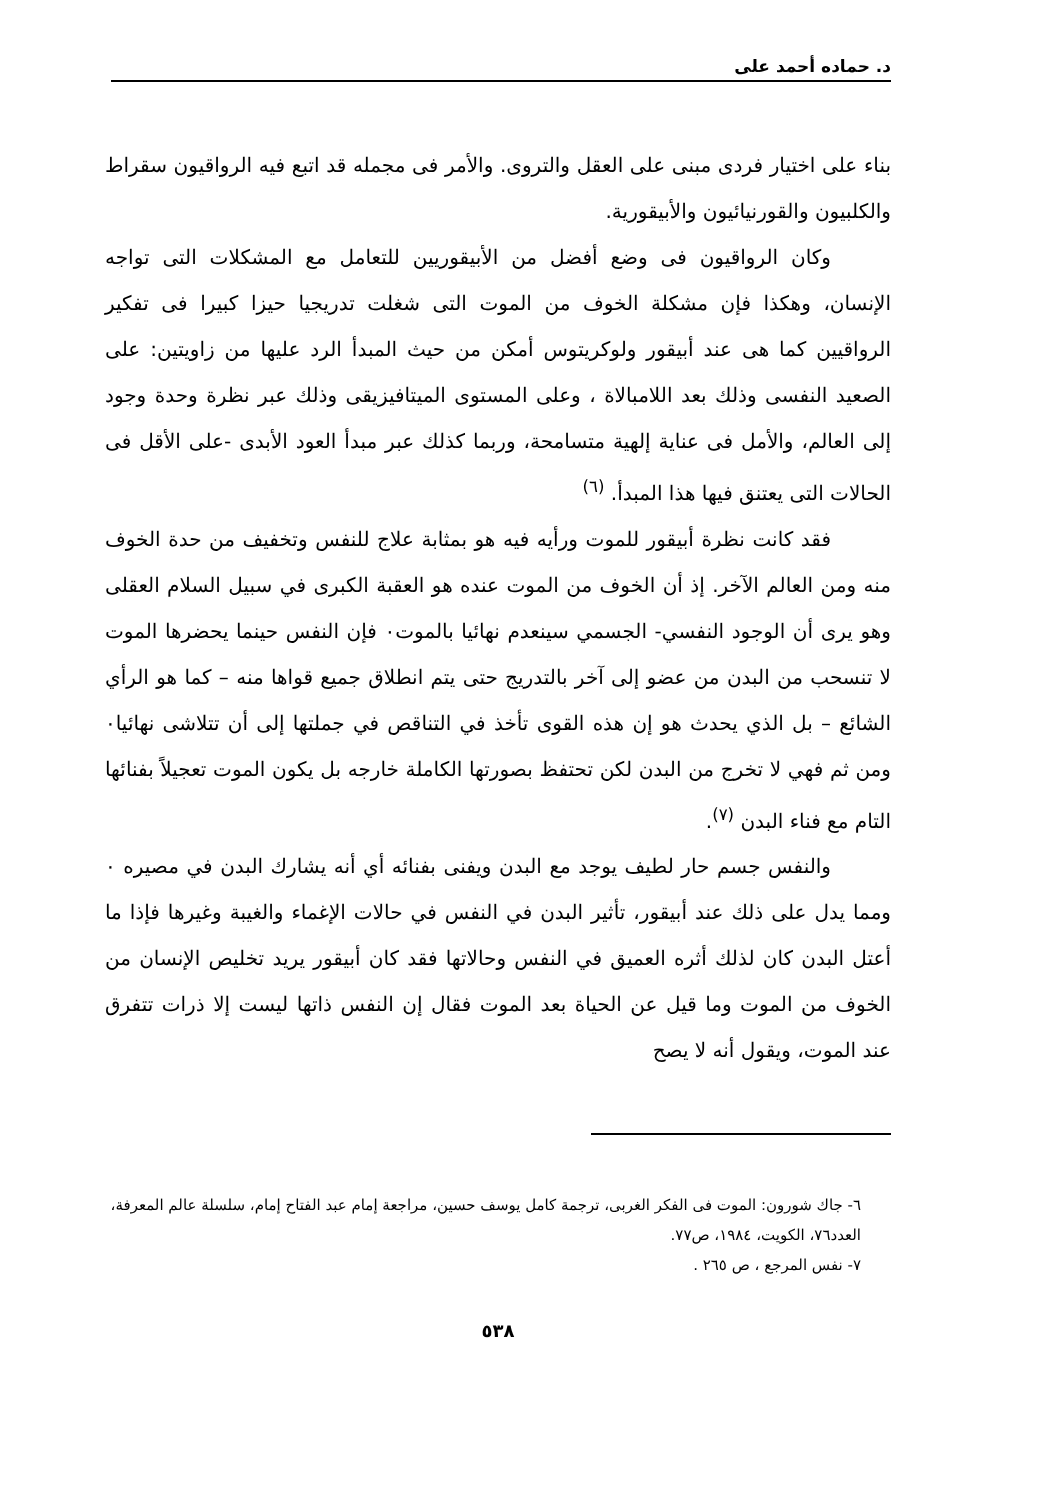د. حماده أحمد على
بناء على اختيار فردى مبنى على العقل والتروى. والأمر فى مجمله قد اتبع فيه الرواقيون سقراط والكلبيون والقورنيائيون والأبيقورية.
وكان الرواقيون فى وضع أفضل من الأبيقوريين للتعامل مع المشكلات التى تواجه الإنسان، وهكذا فإن مشكلة الخوف من الموت التى شغلت تدريجيا حيزا كبيرا فى تفكير الرواقيين كما هى عند أبيقور ولوكريتوس أمكن من حيث المبدأ الرد عليها من زاويتين: على الصعيد النفسى وذلك بعد اللامبالاة ، وعلى المستوى الميتافيزيقى وذلك عبر نظرة وحدة وجود إلى العالم، والأمل فى عناية إلهية متسامحة، وربما كذلك عبر مبدأ العود الأبدى -على الأقل فى الحالات التى يعتنق فيها هذا المبدأ. <sup>(٦)</sup>
فقد كانت نظرة أبيقور للموت ورأيه فيه هو بمثابة علاج للنفس وتخفيف من حدة الخوف منه ومن العالم الآخر. إذ أن الخوف من الموت عنده هو العقبة الكبرى في سبيل السلام العقلى وهو يرى أن الوجود النفسي- الجسمي سينعدم نهائيا بالموت٠ فإن النفس حينما يحضرها الموت لا تنسحب من البدن من عضو إلى آخر بالتدريج حتى يتم انطلاق جميع قواها منه – كما هو الرأي الشائع – بل الذي يحدث هو إن هذه القوى تأخذ في التناقص في جملتها إلى أن تتلاشى نهائيا٠ ومن ثم فهي لا تخرج من البدن لكن تحتفظ بصورتها الكاملة خارجه بل يكون الموت تعجيلاً بفنائها التام مع فناء البدن <sup>(٧)</sup>.
والنفس جسم حار لطيف يوجد مع البدن ويفنى بفنائه أي أنه يشارك البدن في مصيره ٠ ومما يدل على ذلك عند أبيقور، تأثير البدن في النفس في حالات الإغماء والغيبة وغيرها فإذا ما أعتل البدن كان لذلك أثره العميق في النفس وحالاتها فقد كان أبيقور يريد تخليص الإنسان من الخوف من الموت وما قيل عن الحياة بعد الموت فقال إن النفس ذاتها ليست إلا ذرات تتفرق عند الموت، ويقول أنه لا يصح
٦- جاك شورون: الموت فى الفكر الغربى، ترجمة كامل يوسف حسين، مراجعة إمام عبد الفتاح إمام، سلسلة عالم المعرفة، العدد٧٦، الكويت، ١٩٨٤، ص٧٧.
٧- نفس المرجع ، ص ٢٦٥ .
٥٣٨